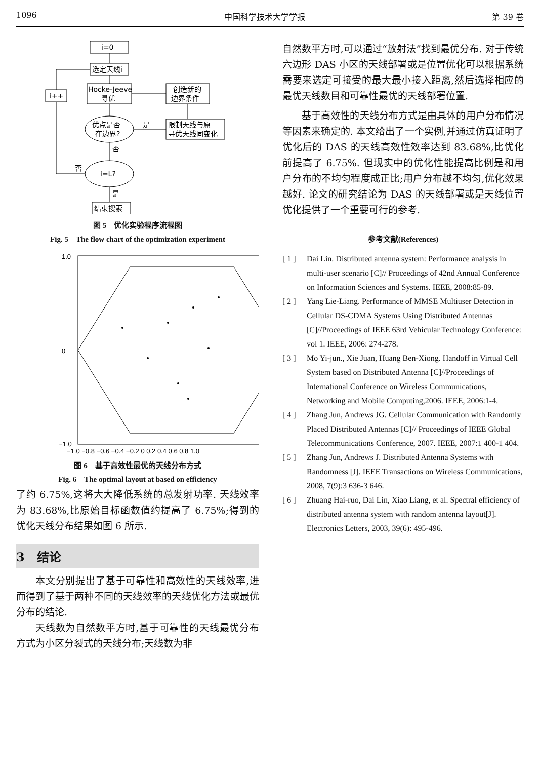1096 中国科学技术大学学报 第 39 卷
i=0
选定天线i
Hocke-Jeeve
寻优
i++
创造新的
边界条件
限制天线与原
寻优天线同变化
优点是否
在边界?
是
否
否
i=L?
是
结束搜索
图 5　优化实验程序流程图
Fig. 5　The flow chart of the optimization experiment
1.0
0
−1.0
−1.0 −0.8 −0.6 −0.4 −0.2 0 0.2 0.4 0.6 0.8 1.0
图 6　基于高效性最优的天线分布方式
Fig. 6　The optimal layout at based on efficiency
了约 6.75%,这将大大降低系统的总发射功率. 天线效率为 83.68%,比原始目标函数值约提高了 6.75%;得到的优化天线分布结果如图 6 所示.
3　结论
本文分别提出了基于可靠性和高效性的天线效率,进而得到了基于两种不同的天线效率的天线优化方法或最优分布的结论.
天线数为自然数平方时,基于可靠性的天线最优分布方式为小区分裂式的天线分布;天线数为非
自然数平方时,可以通过“放射法”找到最优分布. 对于传统六边形 DAS 小区的天线部署或是位置优化可以根据系统需要来选定可接受的最大最小接入距离,然后选择相应的最优天线数目和可靠性最优的天线部署位置.
基于高效性的天线分布方式是由具体的用户分布情况等因素来确定的. 本文给出了一个实例,并通过仿真证明了优化后的 DAS 的天线高效性效率达到 83.68%,比优化前提高了 6.75%. 但现实中的优化性能提高比例是和用户分布的不均匀程度成正比;用户分布越不均匀,优化效果越好. 论文的研究结论为 DAS 的天线部署或是天线位置优化提供了一个重要可行的参考.
参考文献(References)
[ 1 ] Dai Lin. Distributed antenna system: Performance analysis in multi-user scenario [C]// Proceedings of 42nd Annual Conference on Information Sciences and Systems. IEEE, 2008:85-89.
[ 2 ] Yang Lie-Liang. Performance of MMSE Multiuser Detection in Cellular DS-CDMA Systems Using Distributed Antennas [C]//Proceedings of IEEE 63rd Vehicular Technology Conference: vol 1. IEEE, 2006: 274-278.
[ 3 ] Mo Yi-jun., Xie Juan, Huang Ben-Xiong. Handoff in Virtual Cell System based on Distributed Antenna [C]//Proceedings of International Conference on Wireless Communications, Networking and Mobile Computing,2006. IEEE, 2006:1-4.
[ 4 ] Zhang Jun, Andrews JG. Cellular Communication with Randomly Placed Distributed Antennas [C]// Proceedings of IEEE Global Telecommunications Conference, 2007. IEEE, 2007:1 400-1 404.
[ 5 ] Zhang Jun, Andrews J. Distributed Antenna Systems with Randomness [J]. IEEE Transactions on Wireless Communications, 2008, 7(9):3 636-3 646.
[ 6 ] Zhuang Hai-ruo, Dai Lin, Xiao Liang, et al. Spectral efficiency of distributed antenna system with random antenna layout[J]. Electronics Letters, 2003, 39(6): 495-496.